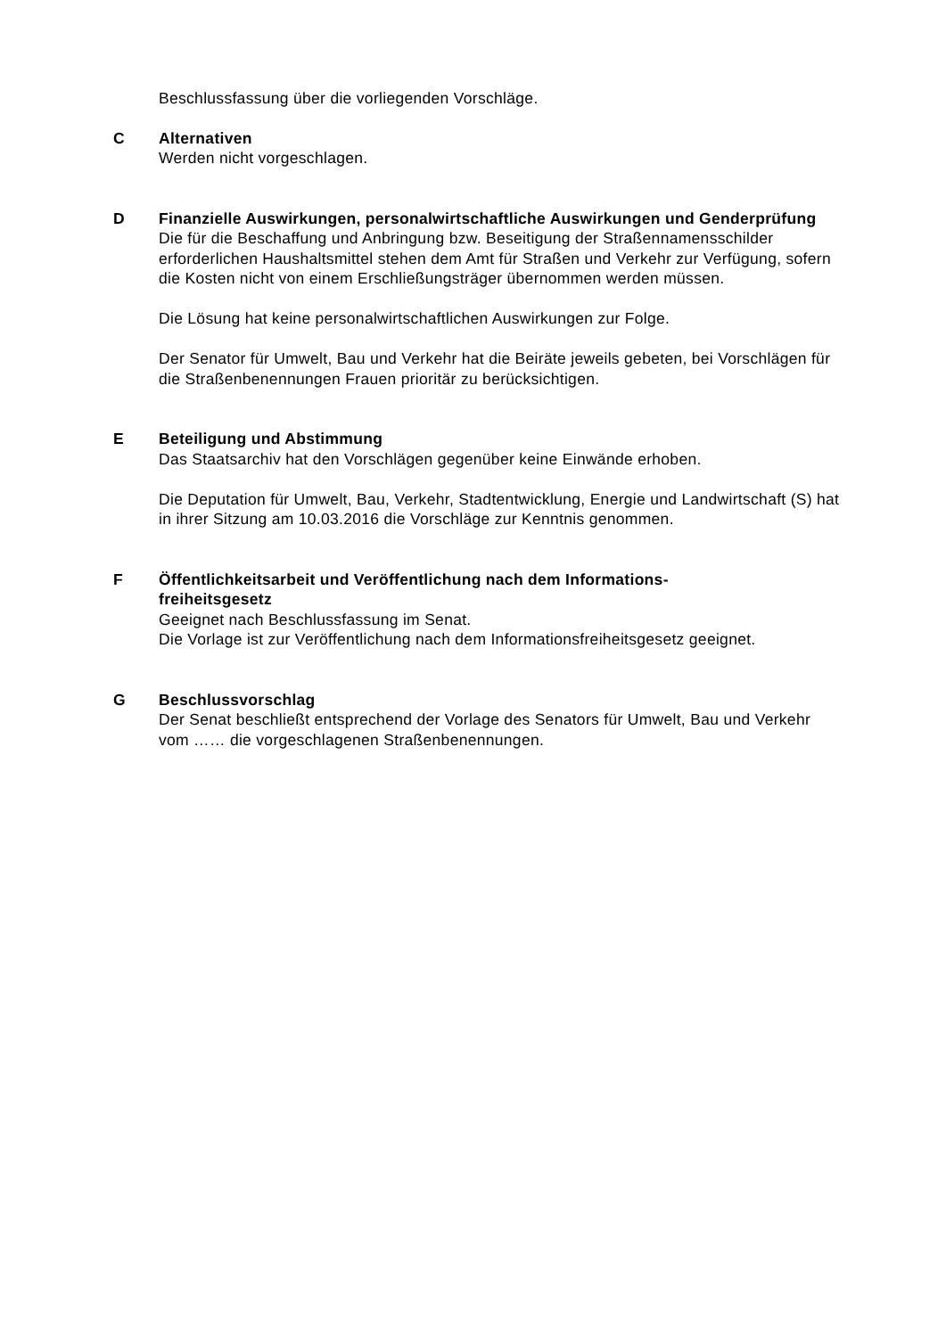Beschlussfassung über die vorliegenden Vorschläge.
C Alternativen
Werden nicht vorgeschlagen.
D Finanzielle Auswirkungen, personalwirtschaftliche Auswirkungen und Genderprüfung
Die für die Beschaffung und Anbringung bzw. Beseitigung der Straßennamensschilder erforderlichen Haushaltsmittel stehen dem Amt für Straßen und Verkehr zur Verfügung, sofern die Kosten nicht von einem Erschließungsträger übernommen werden müssen.
Die Lösung hat keine personalwirtschaftlichen Auswirkungen zur Folge.
Der Senator für Umwelt, Bau und Verkehr hat die Beiräte jeweils gebeten, bei Vorschlägen für die Straßenbenennungen Frauen prioritär zu berücksichtigen.
E Beteiligung und Abstimmung
Das Staatsarchiv hat den Vorschlägen gegenüber keine Einwände erhoben.
Die Deputation für Umwelt, Bau, Verkehr, Stadtentwicklung, Energie und Landwirtschaft (S) hat in ihrer Sitzung am 10.03.2016 die Vorschläge zur Kenntnis genommen.
F Öffentlichkeitsarbeit und Veröffentlichung nach dem Informations-
freiheitsgesetz
Geeignet nach Beschlussfassung im Senat.
Die Vorlage ist zur Veröffentlichung nach dem Informationsfreiheitsgesetz geeignet.
G Beschlussvorschlag
Der Senat beschließt entsprechend der Vorlage des Senators für Umwelt, Bau und Verkehr vom …… die vorgeschlagenen Straßenbenennungen.